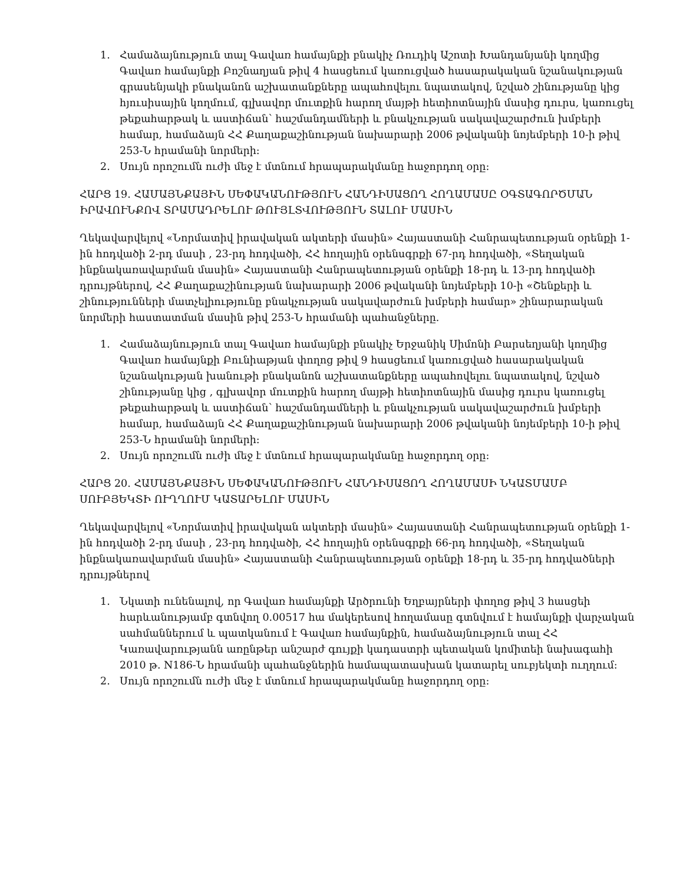1. Համաձայնություն տալ Գավառ համայնքի բնակիչ Ռուդիկ Աշոտի Խանդանյանի կողմից Գավառ համայնքի Բոշնաղյան թիվ 4 հասցեում կառուցված հասարակական նշանակության գրասենյակի բնականոն աշխատանքները ապահովելու նպատակով, նշված շինությանը կից հյուսիսային կողմում, գլխավոր մուտքին հարող մայթի հետիոտնային մասից դուրս, կառուցել թեքահարթակ և աստիճան՝ հաշմանդամների և բնակչության սակավաշարժուն խմբերի համար, համաձայն ՀՀ Քաղաքաշինության նախարարի 2006 թվականի նոյեմբերի 10-ի թիվ 253-Ն հրամանի նորմերի:
2. Սույն որոշումն ուժի մեջ է մտնում հրապարակմանը հաջորդող օրը:
ՀԱՐՑ 19. ՀԱՄԱՅՆՔԱՅԻՆ ՍԵՓԱԿԱՆՈՒԹՅՈՒՆ ՀԱՆԴԻՍԱՑՈՂ ՀՈՂԱՄԱՍԸ ՕԳՏԱԳՈՐԾՄԱՆ ԻՐԱՎՈՒՆՔՈՎ ՏՐԱՄԱԴՐԵԼՈՒ ԹՈՒՅԼՏՎՈՒԹՅՈՒՆ ՏԱԼՈՒ ՄԱՍԻՆ
Ղեկավարվելով «Նորմատիվ իրավական ակտերի մասին» Հայաստանի Հանրապետության օրենքի 1-ին հոդվածի 2-րդ մասի , 23-րդ հոդվածի, ՀՀ հողային օրենսգրքի 67-րդ հոդվածի, «Տեղական ինքնակառավարման մասին» Հայաստանի Հանրապետության օրենքի 18-րդ և 13-րդ հոդվածի դրույթներով, ՀՀ Քաղաքաշինության նախարարի 2006 թվականի նոյեմբերի 10-ի «Շենքերի և շինությունների մատչելիությունը բնակչության սակավարժուն խմբերի համար» շինարարական նորմերի հաստատման մասին թիվ 253-Ն հրամանի պահանջները.
1. Համաձայնություն տալ Գավառ համայնքի բնակիչ Երջանիկ Սիմոնի Բարսեղյանի կողմից Գավառ համայնքի Բունիաթյան փողոց թիվ 9 հասցեում կառուցված հասարակական նշանակության խանութի բնականոն աշխատանքները ապահովելու նպատակով, նշված շինությանը կից , գլխավոր մուտքին հարող մայթի հետիոտնային մասից դուրս կառուցել թեքահարթակ և աստիճան՝ հաշմանդամների և բնակչության սակավաշարժուն խմբերի համար, համաձայն ՀՀ Քաղաքաշինության նախարարի 2006 թվականի նոյեմբերի 10-ի թիվ 253-Ն հրամանի նորմերի:
2. Սույն որոշումն ուժի մեջ է մտնում հրապարակմանը հաջորդող օրը:
ՀԱՐՑ 20. ՀԱՄԱՅՆՔԱՅԻՆ ՍԵՓԱԿԱՆՈՒԹՅՈՒՆ ՀԱՆԴԻՍԱՑՈՂ ՀՈՂԱՄԱՍԻ ՆԿԱՏՄԱՄԲ ՍՈՒԲՅԵԿՏԻ ՈՒՂՂՈՒՄ ԿԱՏԱՐԵԼՈՒ ՄԱՍԻՆ
Ղեկավարվելով «Նորմատիվ իրավական ակտերի մասին» Հայաստանի Հանրապետության օրենքի 1-ին հոդվածի 2-րդ մասի , 23-րդ հոդվածի, ՀՀ հողային օրենսգրքի 66-րդ հոդվածի, «Տեղական ինքնակառավարման մասին» Հայաստանի Հանրապետության օրենքի 18-րդ և 35-րդ հոդվածների դրույթներով
1. Նկատի ունենալով, որ Գավառ համայնքի Արծրունի Եղբայրների փողոց թիվ 3 հասցեի հարևանությամբ գտնվող 0.00517 հա մակերեսով հողամասը գտնվում է համայնքի վարչական սահմաններում և պատկանում է Գավառ համայնքին, համաձայնություն տալ ՀՀ Կառավարությանն առընթեր անշարժ գույքի կադաստրի պետական կոմիտեի նախագահի 2010 թ. N186-Ն հրամանի պահանջներին համապատասխան կատարել սուբյեկտի ուղղում:
2. Սույն որոշումն ուժի մեջ է մտնում հրապարակմանը հաջորդող օրը: